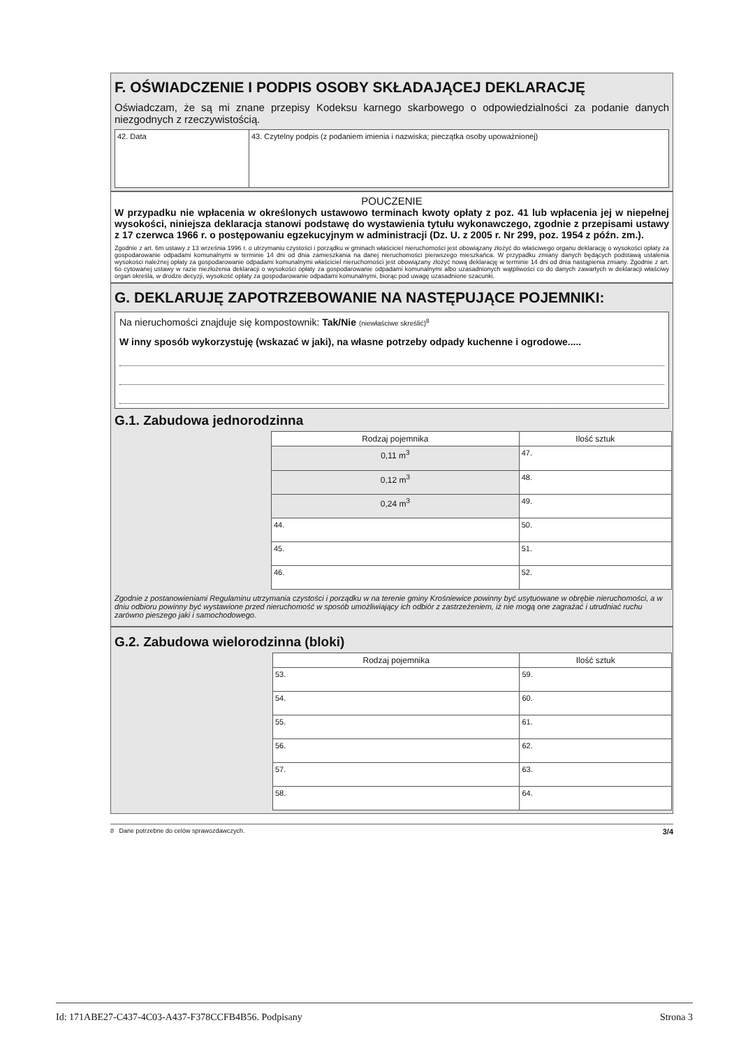F. OŚWIADCZENIE I PODPIS OSOBY SKŁADAJĄCEJ DEKLARACJĘ
Oświadczam, że są mi znane przepisy Kodeksu karnego skarbowego o odpowiedzialności za podanie danych niezgodnych z rzeczywistością.
| 42. Data | 43. Czytelny podpis (z podaniem imienia i nazwiska; pieczątka osoby upoważnionej) |
POUCZENIE
W przypadku nie wpłacenia w określonych ustawowo terminach kwoty opłaty z poz. 41 lub wpłacenia jej w niepełnej wysokości, niniejsza deklaracja stanowi podstawę do wystawienia tytułu wykonawczego, zgodnie z przepisami ustawy z 17 czerwca 1966 r. o postępowaniu egzekucyjnym w administracji (Dz. U. z 2005 r. Nr 299, poz. 1954 z późn. zm.).
Zgodnie z art. 6m ustawy z 13 września 1996 r. o utrzymaniu czystości i porządku w gminach właściciel nieruchomości jest obowiązany złożyć do właściwego organu deklarację o wysokości opłaty za gospodarowanie odpadami komunalnymi w terminie 14 dni od dnia zamieszkania na danej nieruchomości pierwszego mieszkańca. W przypadku zmiany danych będących podstawą ustalenia wysokości należnej opłaty za gospodarowanie odpadami komunalnymi właściciel nieruchomości jest obowiązany złożyć nową deklarację w terminie 14 dni od dnia nastąpienia zmiany. Zgodnie z art. 6o cytowanej ustawy w razie niezłożenia deklaracji o wysokości opłaty za gospodarowanie odpadami komunalnymi albo uzasadnionych wątpliwości co do danych zawartych w deklaracji właściwy organ określa, w drodze decyzji, wysokość opłaty za gospodarowanie odpadami komunalnymi, biorąc pod uwagę uzasadnione szacunki.
G. DEKLARUJĘ ZAPOTRZEBOWANIE NA NASTĘPUJĄCE POJEMNIKI:
Na nieruchomości znajduje się kompostownik: Tak/Nie (niewłaściwe skreślić)<sup>8</sup>
W inny sposób wykorzystuję (wskazać w jaki), na własne potrzeby odpady kuchenne i ogrodowe.....
G.1. Zabudowa jednorodzinna
| Rodzaj pojemnika | Ilość sztuk |
| --- | --- |
| 0,11 m<sup>3</sup> | 47. |
| 0,12 m<sup>3</sup> | 48. |
| 0,24 m<sup>3</sup> | 49. |
| 44. | 50. |
| 45. | 51. |
| 46. | 52. |
Zgodnie z postanowieniami Regulaminu utrzymania czystości i porządku w na terenie gminy Krośniewice powinny być usytuowane w obrębie nieruchomości, a w dniu odbioru powinny być wystawione przed nieruchomość w sposób umożliwiający ich odbiór z zastrzeżeniem, iż nie mogą one zagrażać i utrudniać ruchu zarówno pieszego jaki i samochodowego.
G.2. Zabudowa wielorodzinna (bloki)
| Rodzaj pojemnika | Ilość sztuk |
| --- | --- |
| 53. | 59. |
| 54. | 60. |
| 55. | 61. |
| 56. | 62. |
| 57. | 63. |
| 58. | 64. |
8 Dane potrzebne do celów sprawozdawczych. 3/4
Id: 171ABE27-C437-4C03-A437-F378CCFB4B56. Podpisany Strona 3